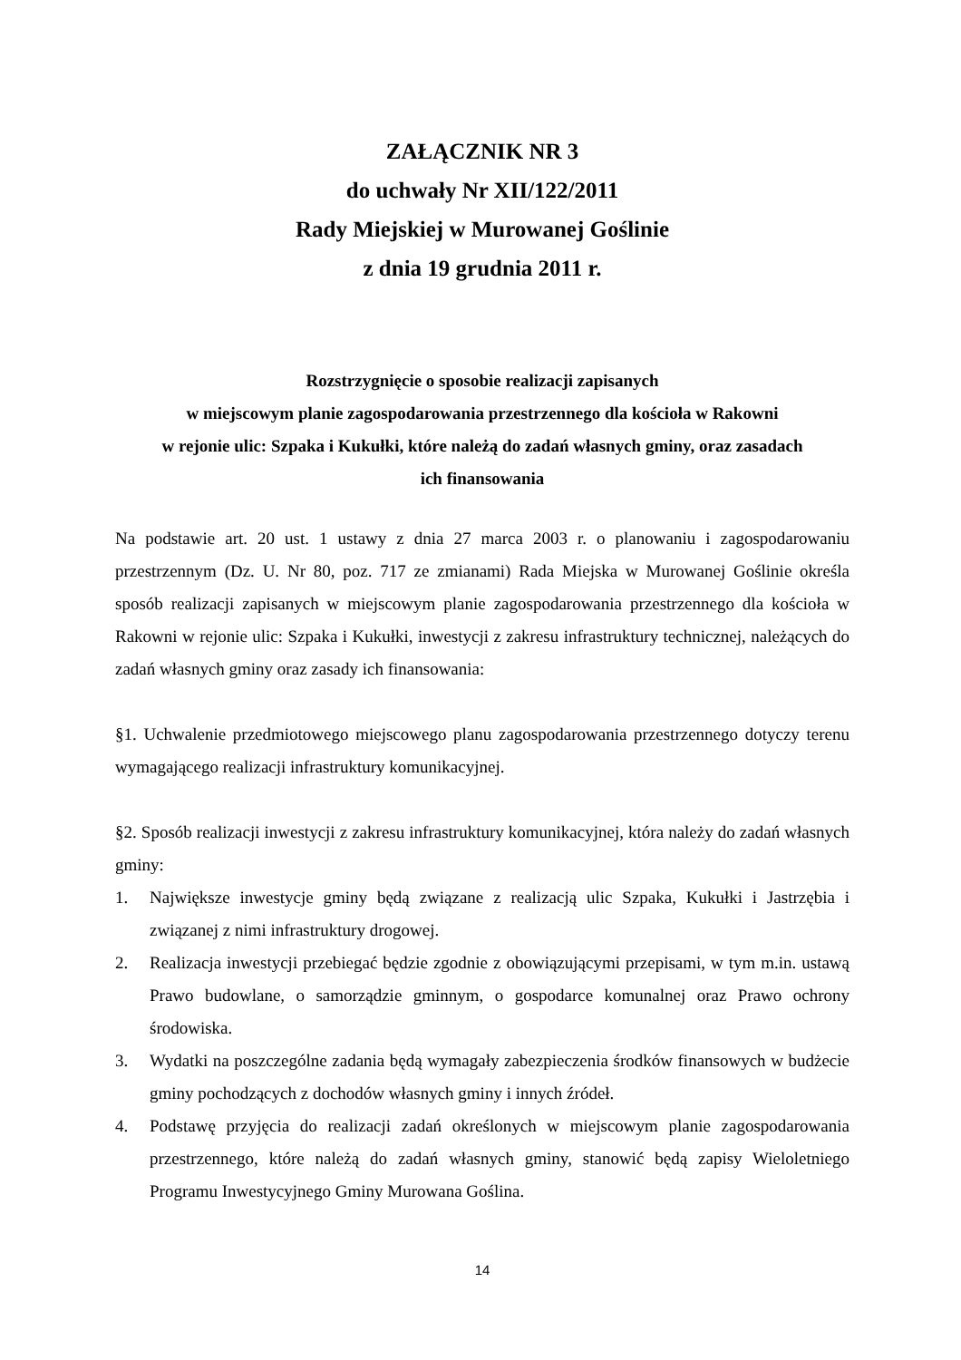ZAŁĄCZNIK NR 3
do uchwały Nr XII/122/2011
Rady Miejskiej w Murowanej Goślinie
z dnia 19 grudnia 2011 r.
Rozstrzygnięcie o sposobie realizacji zapisanych
w miejscowym planie zagospodarowania przestrzennego dla kościoła w Rakowni
w rejonie ulic: Szpaka i Kukułki, które należą do zadań własnych gminy, oraz zasadach
ich finansowania
Na podstawie art. 20 ust. 1 ustawy z dnia 27 marca 2003 r. o planowaniu i zagospodarowaniu przestrzennym (Dz. U. Nr 80, poz. 717 ze zmianami) Rada Miejska w Murowanej Goślinie określa sposób realizacji zapisanych w miejscowym planie zagospodarowania przestrzennego dla kościoła w Rakowni w rejonie ulic: Szpaka i Kukułki, inwestycji z zakresu infrastruktury technicznej, należących do zadań własnych gminy oraz zasady ich finansowania:
§1. Uchwalenie przedmiotowego miejscowego planu zagospodarowania przestrzennego dotyczy terenu wymagającego realizacji infrastruktury komunikacyjnej.
§2. Sposób realizacji inwestycji z zakresu infrastruktury komunikacyjnej, która należy do zadań własnych gminy:
1. Największe inwestycje gminy będą związane z realizacją ulic Szpaka, Kukułki i Jastrzębia i związanej z nimi infrastruktury drogowej.
2. Realizacja inwestycji przebiegać będzie zgodnie z obowiązującymi przepisami, w tym m.in. ustawą Prawo budowlane, o samorządzie gminnym, o gospodarce komunalnej oraz Prawo ochrony środowiska.
3. Wydatki na poszczególne zadania będą wymagały zabezpieczenia środków finansowych w budżecie gminy pochodzących z dochodów własnych gminy i innych źródeł.
4. Podstawę przyjęcia do realizacji zadań określonych w miejscowym planie zagospodarowania przestrzennego, które należą do zadań własnych gminy, stanowić będą zapisy Wieloletniego Programu Inwestycyjnego Gminy Murowana Goślina.
14